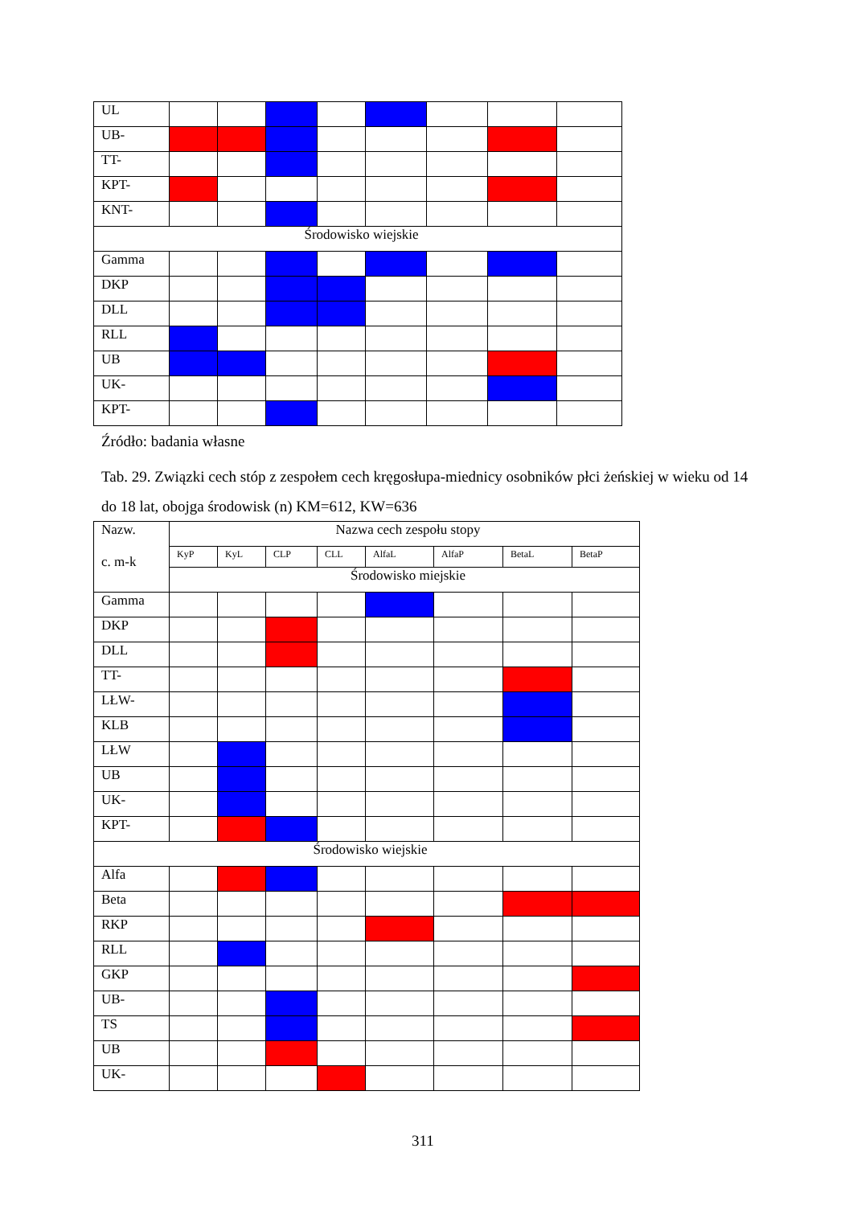| UL | | | | | | | | |
| UB- | | | | | | | | |
| TT- | | | | | | | | |
| KPT- | | | | | | | | |
| KNT- | | | | | | | | |
| Środowisko wiejskie | | | | | | | | |
| Gamma | | | | | | | | |
| DKP | | | | | | | | |
| DLL | | | | | | | | |
| RLL | | | | | | | | |
| UB | | | | | | | | |
| UK- | | | | | | | | |
| KPT- | | | | | | | | |
Źródło: badania własne
Tab. 29. Związki cech stóp z zespołem cech kręgosłupa-miednicy osobników płci żeńskiej w wieku od 14 do 18 lat, obojga środowisk (n) KM=612, KW=636
| Nazw. c. m-k | Nazwa cech zespołu stopy | | | | | | | |
| | KyP | KyL | CLP | CLL | AlfaL | AlfaP | BetaL | BetaP |
| | Środowisko miejskie | | | | | | | |
| Gamma | | | | | | | | |
| DKP | | | | | | | | |
| DLL | | | | | | | | |
| TT- | | | | | | | | |
| LŁW- | | | | | | | | |
| KLB | | | | | | | | |
| LŁW | | | | | | | | |
| UB | | | | | | | | |
| UK- | | | | | | | | |
| KPT- | | | | | | | | |
| Środowisko wiejskie | | | | | | | | |
| Alfa | | | | | | | | |
| Beta | | | | | | | | |
| RKP | | | | | | | | |
| RLL | | | | | | | | |
| GKP | | | | | | | | |
| UB- | | | | | | | | |
| TS | | | | | | | | |
| UB | | | | | | | | |
| UK- | | | | | | | | |
311